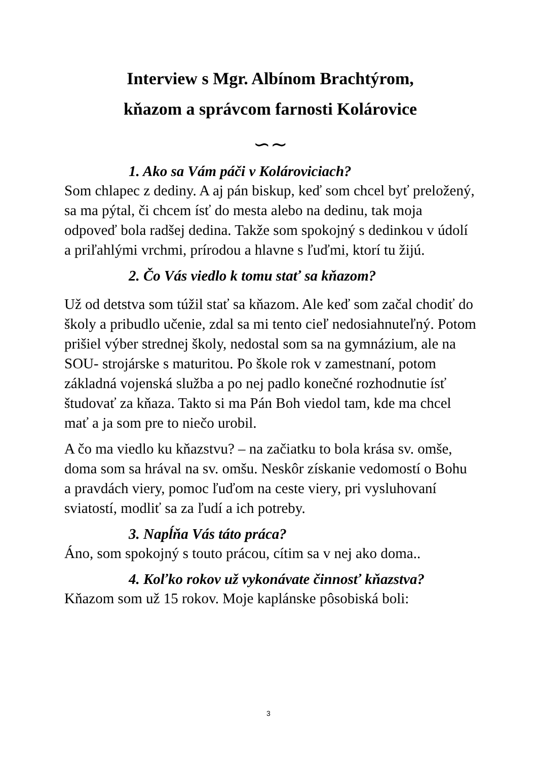Interview s Mgr. Albínom Brachtýrom,
kňazom a správcom farnosti Kolárovice
∽∼
1. Ako sa Vám páči v Kolároviciach?
Som chlapec z dediny. A aj pán biskup, keď som chcel byť preložený, sa ma pýtal, či chcem ísť do mesta alebo na dedinu, tak moja odpoveď bola radšej dedina. Takže som spokojný s dedinkou v údolí a priľahlými vrchmi, prírodou a hlavne s ľuďmi, ktorí tu žijú.
2. Čo Vás viedlo k tomu stať sa kňazom?
Už od detstva som túžil stať sa kňazom. Ale keď som začal chodiť do školy a pribudlo učenie, zdal sa mi tento cieľ nedosiahnuteľný. Potom prišiel výber strednej školy, nedostal som sa na gymnázium, ale na SOU- strojárske s maturitou. Po škole rok v zamestnaní, potom základná vojenská služba a po nej padlo konečné rozhodnutie ísť študovať za kňaza. Takto si ma Pán Boh viedol tam, kde ma chcel mať a ja som pre to niečo urobil.
A čo ma viedlo ku kňazstvu? – na začiatku to bola krása sv. omše, doma som sa hrával na sv. omšu. Neskôr získanie vedomostí o Bohu a pravdách viery, pomoc ľuďom na ceste viery, pri vysluhovaní sviatostí, modliť sa za ľudí a ich potreby.
3. Napĺňa Vás táto práca?
Áno, som spokojný s touto prácou, cítim sa v nej ako doma..
4. Koľko rokov už vykonávate činnosť kňazstva?
Kňazom som už 15 rokov. Moje kaplánske pôsobiská boli:
3